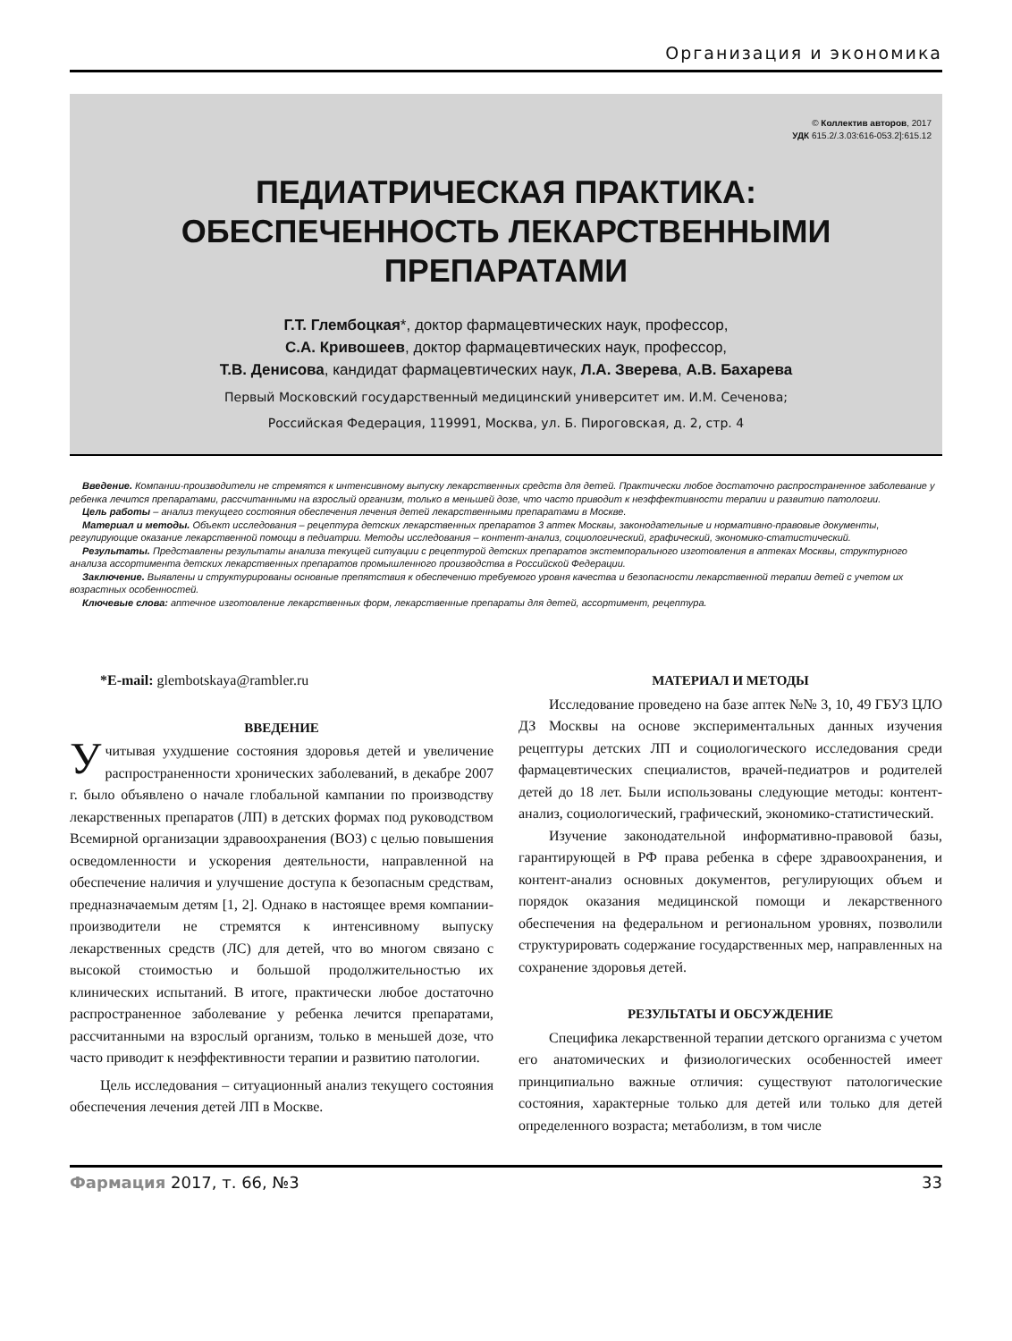Организация и экономика
© Коллектив авторов, 2017
УДК 615.2/.3.03:616-053.2]:615.12
ПЕДИАТРИЧЕСКАЯ ПРАКТИКА:
ОБЕСПЕЧЕННОСТЬ ЛЕКАРСТВЕННЫМИ
ПРЕПАРАТАМИ
Г.Т. Глембоцкая*, доктор фармацевтических наук, профессор,
С.А. Кривошеев, доктор фармацевтических наук, профессор,
Т.В. Денисова, кандидат фармацевтических наук, Л.А. Зверева, А.В. Бахарева
Первый Московский государственный медицинский университет им. И.М. Сеченова;
Российская Федерация, 119991, Москва, ул. Б. Пироговская, д. 2, стр. 4
Введение. Компании-производители не стремятся к интенсивному выпуску лекарственных средств для детей. Практически любое достаточно распространенное заболевание у ребенка лечится препаратами, рассчитанными на взрослый организм, только в меньшей дозе, что часто приводит к неэффективности терапии и развитию патологии.
Цель работы – анализ текущего состояния обеспечения лечения детей лекарственными препаратами в Москве.
Материал и методы. Объект исследования – рецептура детских лекарственных препаратов 3 аптек Москвы, законодательные и нормативно-правовые документы, регулирующие оказание лекарственной помощи в педиатрии. Методы исследования – контент-анализ, социологический, графический, экономико-статистический.
Результаты. Представлены результаты анализа текущей ситуации с рецептурой детских препаратов экстемпорального изготовления в аптеках Москвы, структурного анализа ассортимента детских лекарственных препаратов промышленного производства в Российской Федерации.
Заключение. Выявлены и структурированы основные препятствия к обеспечению требуемого уровня качества и безопасности лекарственной терапии детей с учетом их возрастных особенностей.
Ключевые слова: аптечное изготовление лекарственных форм, лекарственные препараты для детей, ассортимент, рецептура.
*E-mail: glembotskaya@rambler.ru
ВВЕДЕНИЕ
Учитывая ухудшение состояния здоровья детей и увеличение распространенности хронических заболеваний, в декабре 2007 г. было объявлено о начале глобальной кампании по производству лекарственных препаратов (ЛП) в детских формах под руководством Всемирной организации здравоохранения (ВОЗ) с целью повышения осведомленности и ускорения деятельности, направленной на обеспечение наличия и улучшение доступа к безопасным средствам, предназначаемым детям [1, 2]. Однако в настоящее время компании-производители не стремятся к интенсивному выпуску лекарственных средств (ЛС) для детей, что во многом связано с высокой стоимостью и большой продолжительностью их клинических испытаний. В итоге, практически любое достаточно распространенное заболевание у ребенка лечится препаратами, рассчитанными на взрослый организм, только в меньшей дозе, что часто приводит к неэффективности терапии и развитию патологии.
Цель исследования – ситуационный анализ текущего состояния обеспечения лечения детей ЛП в Москве.
МАТЕРИАЛ И МЕТОДЫ
Исследование проведено на базе аптек №№ 3, 10, 49 ГБУЗ ЦЛО ДЗ Москвы на основе экспериментальных данных изучения рецептуры детских ЛП и социологического исследования среди фармацевтических специалистов, врачей-педиатров и родителей детей до 18 лет. Были использованы следующие методы: контент-анализ, социологический, графический, экономико-статистический.
Изучение законодательной информативно-правовой базы, гарантирующей в РФ права ребенка в сфере здравоохранения, и контент-анализ основных документов, регулирующих объем и порядок оказания медицинской помощи и лекарственного обеспечения на федеральном и региональном уровнях, позволили структурировать содержание государственных мер, направленных на сохранение здоровья детей.
РЕЗУЛЬТАТЫ И ОБСУЖДЕНИЕ
Специфика лекарственной терапии детского организма с учетом его анатомических и физиологических особенностей имеет принципиально важные отличия: существуют патологические состояния, характерные только для детей или только для детей определенного возраста; метаболизм, в том числе
Фармация 2017, т. 66, №3 33